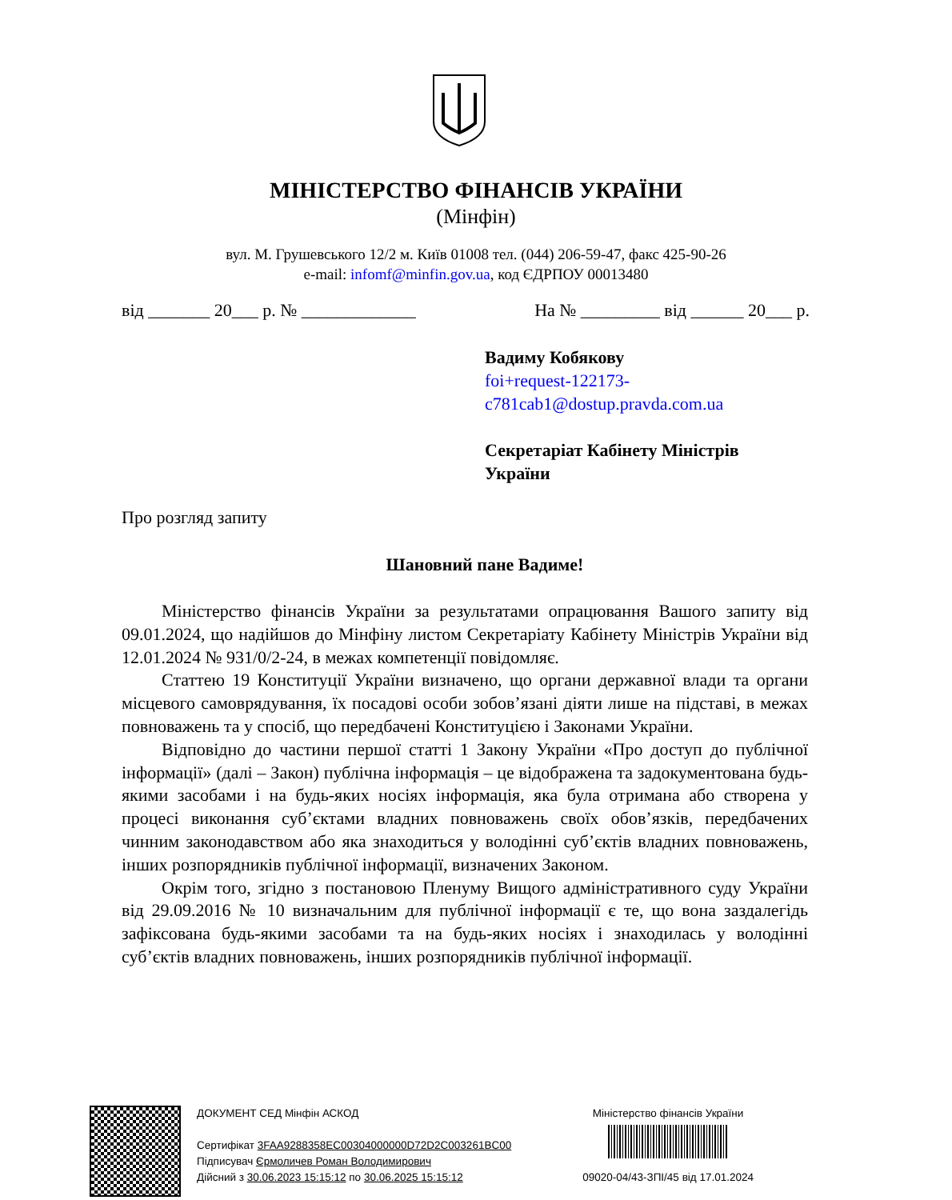МІНІСТЕРСТВО ФІНАНСІВ УКРАЇНИ
(Мінфін)
вул. М. Грушевського 12/2 м. Київ 01008 тел. (044) 206-59-47, факс 425-90-26
e-mail: infomf@minfin.gov.ua, код ЄДРПОУ 00013480
від _______ 20___ р. № _____________ На № _________ від ______ 20___ р.
Вадиму Кобякову
foi+request-122173-
c781cab1@dostup.pravda.com.ua
Секретаріат Кабінету Міністрів
України
Про розгляд запиту
Шановний пане Вадиме!
Міністерство фінансів України за результатами опрацювання Вашого запиту від 09.01.2024, що надійшов до Мінфіну листом Секретаріату Кабінету Міністрів України від 12.01.2024 № 931/0/2-24, в межах компетенції повідомляє.
Статтею 19 Конституції України визначено, що органи державної влади та органи місцевого самоврядування, їх посадові особи зобов’язані діяти лише на підставі, в межах повноважень та у спосіб, що передбачені Конституцією і Законами України.
Відповідно до частини першої статті 1 Закону України «Про доступ до публічної інформації» (далі – Закон) публічна інформація – це відображена та задокументована будь-якими засобами і на будь-яких носіях інформація, яка була отримана або створена у процесі виконання суб’єктами владних повноважень своїх обов’язків, передбачених чинним законодавством або яка знаходиться у володінні суб’єктів владних повноважень, інших розпорядників публічної інформації, визначених Законом.
Окрім того, згідно з постановою Пленуму Вищого адміністративного суду України від 29.09.2016 № 10 визначальним для публічної інформації є те, що вона заздалегідь зафіксована будь-якими засобами та на будь-яких носіях і знаходилась у володінні суб’єктів владних повноважень, інших розпорядників публічної інформації.
ДОКУМЕНТ СЕД Мінфін АСКОД
Сертифікат 3FAA9288358EC00304000000D72D2C003261BC00
Підписувач Єрмоличев Роман Володимирович
Дійсний з 30.06.2023 15:15:12 по 30.06.2025 15:15:12
Міністерство фінансів України
09020-04/43-ЗПІ/45 від 17.01.2024